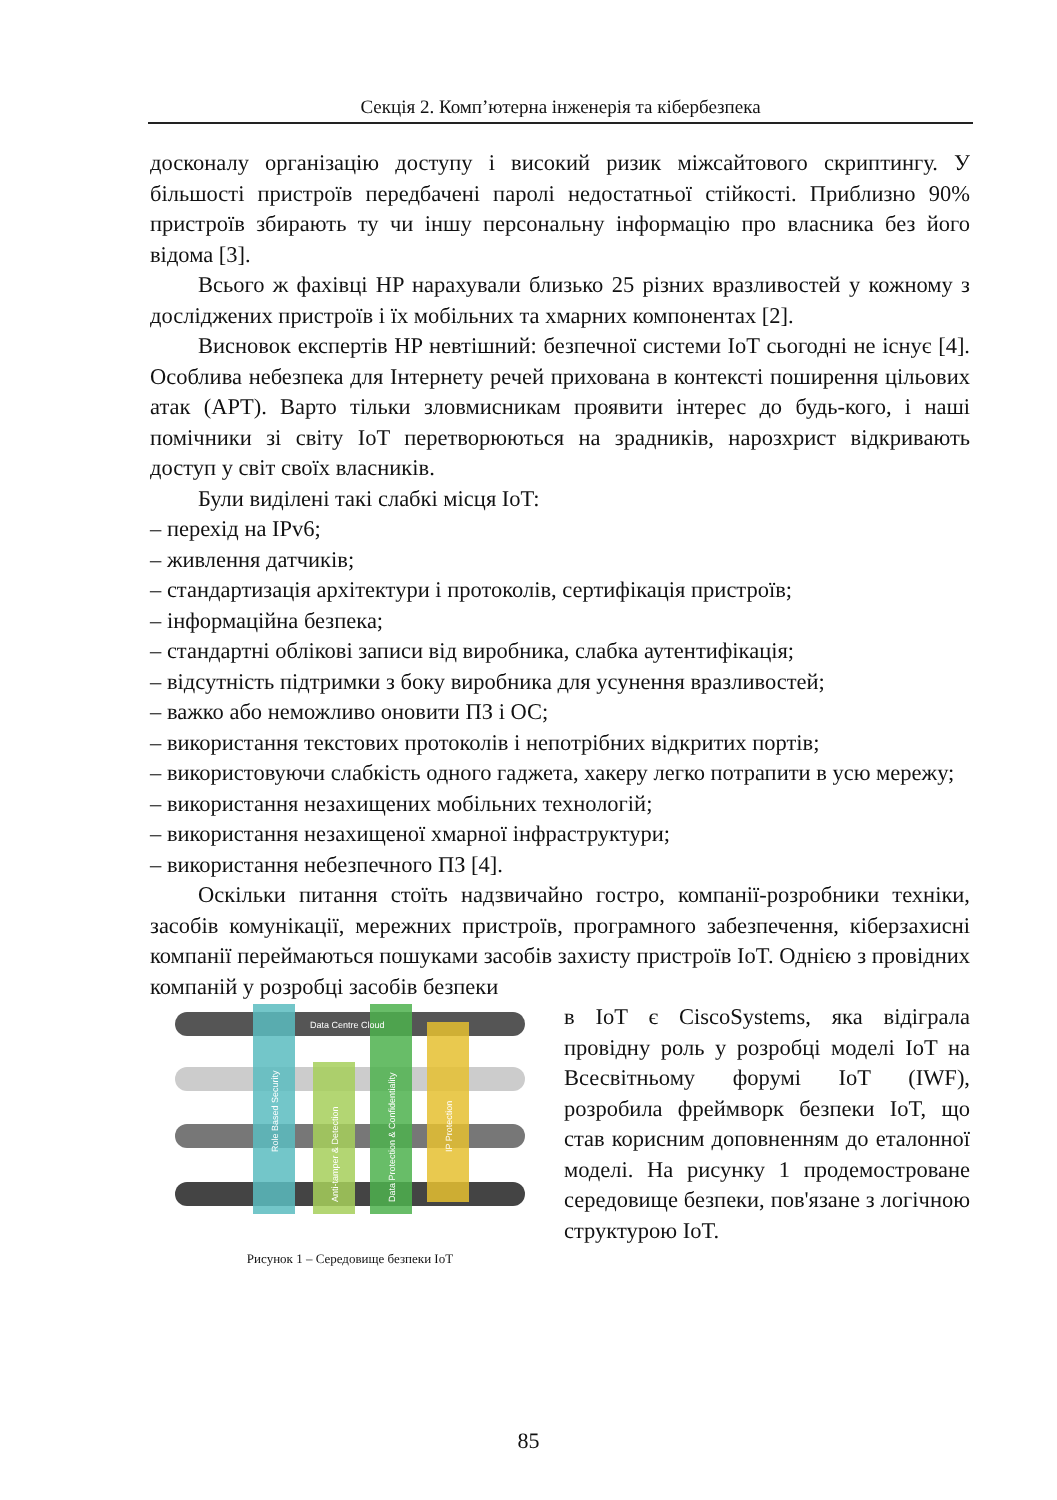Секція 2. Комп’ютерна інженерія та кібербезпека
досконалу організацію доступу і високий ризик міжсайтового скриптингу. У більшості пристроїв передбачені паролі недостатньої стійкості. Приблизно 90% пристроїв збирають ту чи іншу персональну інформацію про власника без його відома [3].
Всього ж фахівці HP нарахували близько 25 різних вразливостей у кожному з досліджених пристроїв і їх мобільних та хмарних компонентах [2].
Висновок експертів HP невтішний: безпечної системи IoT сьогодні не існує [4]. Особлива небезпека для Інтернету речей прихована в контексті поширення цільових атак (APT). Варто тільки зловмисникам проявити інтерес до будь-кого, і наші помічники зі світу IoT перетворюються на зрадників, нарозхрист відкривають доступ у світ своїх власників.
Були виділені такі слабкі місця IoT:
– перехід на IPv6;
– живлення датчиків;
– стандартизація архітектури і протоколів, сертифікація пристроїв;
– інформаційна безпека;
– стандартні облікові записи від виробника, слабка аутентифікація;
– відсутність підтримки з боку виробника для усунення вразливостей;
– важко або неможливо оновити ПЗ і ОС;
– використання текстових протоколів і непотрібних відкритих портів;
– використовуючи слабкість одного гаджета, хакеру легко потрапити в усю мережу;
– використання незахищених мобільних технологій;
– використання незахищеної хмарної інфраструктури;
– використання небезпечного ПЗ [4].
Оскільки питання стоїть надзвичайно гостро, компанії-розробники техніки, засобів комунікації, мережних пристроїв, програмного забезпечення, кіберзахисні компанії переймаються пошуками засобів захисту пристроїв IoT. Однією з провідних компаній у розробці засобів безпеки
Data Centre Cloud
Role Based Security
Anti-tamper & Detection
Data Protection & Confidentiality
IP Protection
Рисунок 1 – Середовище безпеки IoT
в IoT є CiscoSystems, яка відіграла провідну роль у розробці моделі IoT на Всесвітньому форумі IoT (IWF), розробила фреймворк безпеки IoT, що став корисним доповненням до еталонної моделі. На рисунку 1 продемостроване середовище безпеки, пов'язане з логічною структурою IoT.
85